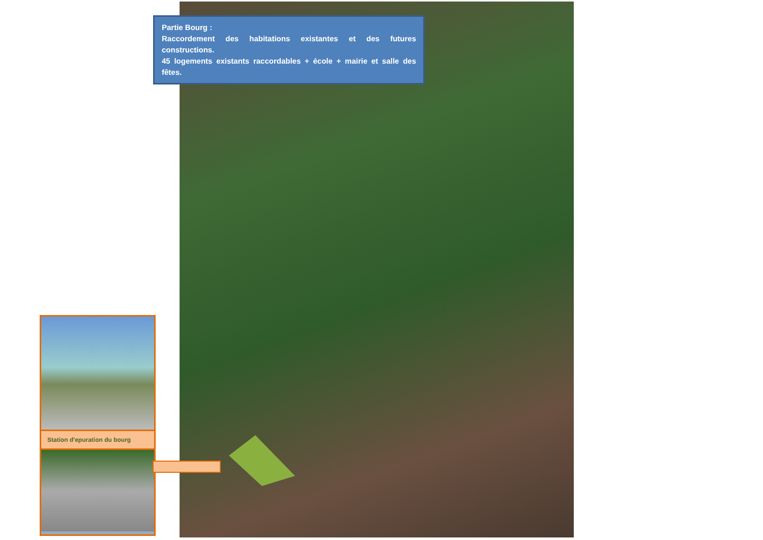Partie Bourg :
Raccordement des habitations existantes et des futures constructions.
45 logements existants raccordables + école + mairie et salle des fêtes.
Station d'epuration du bourg